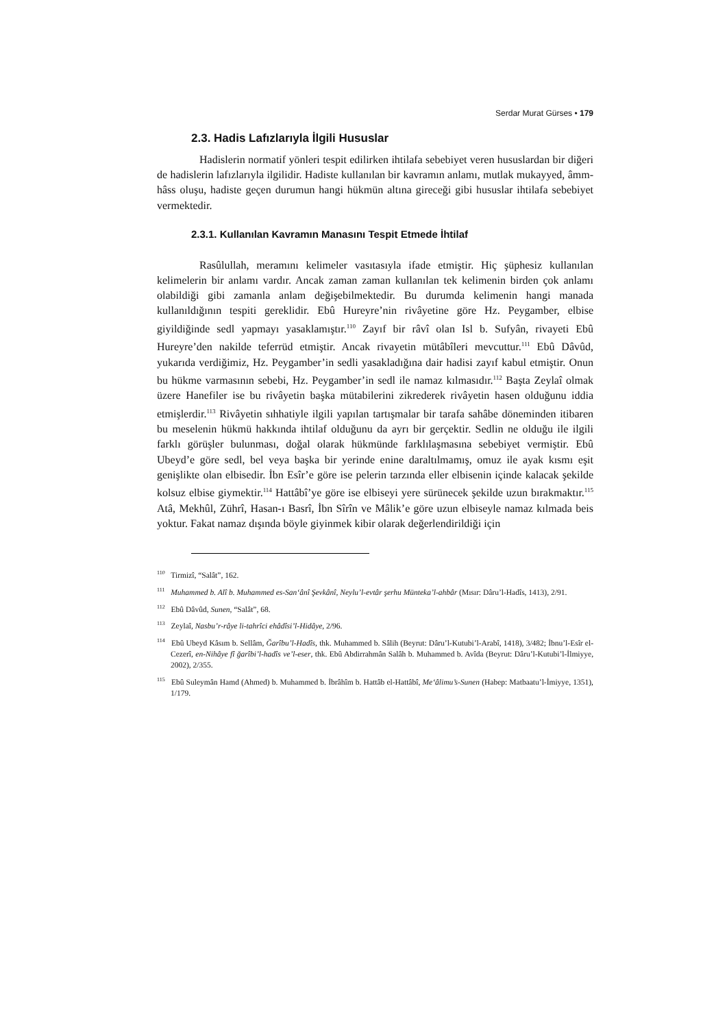Serdar Murat Gürses • 179
2.3. Hadis Lafızlarıyla İlgili Hususlar
Hadislerin normatif yönleri tespit edilirken ihtilafa sebebiyet veren hususlardan bir diğeri de hadislerin lafızlarıyla ilgilidir. Hadiste kullanılan bir kavramın anlamı, mutlak mukayyed, âmm-hâss oluşu, hadiste geçen durumun hangi hükmün altına gireceği gibi hususlar ihtilafa sebebiyet vermektedir.
2.3.1. Kullanılan Kavramın Manasını Tespit Etmede İhtilaf
Rasûlullah, meramını kelimeler vasıtasıyla ifade etmiştir. Hiç şüphesiz kullanılan kelimelerin bir anlamı vardır. Ancak zaman zaman kullanılan tek kelimenin birden çok anlamı olabildiği gibi zamanla anlam değişebilmektedir. Bu durumda kelimenin hangi manada kullanıldığının tespiti gereklidir. Ebû Hureyre’nin rivâyetine göre Hz. Peygamber, elbise giyildiğinde sedl yapmayı yasaklamıştır.<sup>110</sup> Zayıf bir râvî olan Isl b. Sufyân, rivayeti Ebû Hureyre’den nakilde teferrüd etmiştir. Ancak rivayetin mütâbîleri mevcuttur.<sup>111</sup> Ebû Dâvûd, yukarıda verdiğimiz, Hz. Peygamber’in sedli yasakladığına dair hadisi zayıf kabul etmiştir. Onun bu hükme varmasının sebebi, Hz. Peygamber’in sedl ile namaz kılmasıdır.<sup>112</sup> Başta Zeylaî olmak üzere Hanefiler ise bu rivâyetin başka mütabilerini zikrederek rivâyetin hasen olduğunu iddia etmişlerdir.<sup>113</sup> Rivâyetin sıhhatiyle ilgili yapılan tartışmalar bir tarafa sahâbe döneminden itibaren bu meselenin hükmü hakkında ihtilaf olduğunu da ayrı bir gerçektir. Sedlin ne olduğu ile ilgili farklı görüşler bulunması, doğal olarak hükmünde farklılaşmasına sebebiyet vermiştir. Ebû Ubeyd’e göre sedl, bel veya başka bir yerinde enine daraltılmamış, omuz ile ayak kısmı eşit genişlikte olan elbisedir. İbn Esîr’e göre ise pelerin tarzında eller elbisenin içinde kalacak şekilde kolsuz elbise giymektir.<sup>114</sup> Hattâbî’ye göre ise elbiseyi yere sürünecek şekilde uzun bırakmaktır.<sup>115</sup> Atâ, Mekhûl, Zührî, Hasan-ı Basrî, İbn Sîrîn ve Mâlik’e göre uzun elbiseyle namaz kılmada beis yoktur. Fakat namaz dışında böyle giyinmek kibir olarak değerlendirildiği için
<sup>110</sup> Tirmizî, “Salât”, 162.
<sup>111</sup> Muhammed b. Alî b. Muhammed es-San‘ânî Şevkânî, Neylu’l-evtâr şerhu Münteka’l-ahbâr (Mısır: Dâru’l-Hadîs, 1413), 2/91.
<sup>112</sup> Ebû Dâvûd, Sunen, “Salât”, 68.
<sup>113</sup> Zeylaî, Nasbu’r-râye li-tahrîci ehâdîsi’l-Hidâye, 2/96.
<sup>114</sup> Ebû Ubeyd Kâsım b. Sellâm, Ğarîbu’l-Hadîs, thk. Muhammed b. Sâlih (Beyrut: Dâru’l-Kutubi’l-Arabî, 1418), 3/482; İbnu’l-Esîr el-Cezerî, en-Nihâye fî ğarîbi’l-hadîs ve’l-eser, thk. Ebû Abdirrahmân Salâh b. Muhammed b. Avîda (Beyrut: Dâru’l-Kutubi’l-İlmiyye, 2002), 2/355.
<sup>115</sup> Ebû Suleymân Hamd (Ahmed) b. Muhammed b. İbrâhîm b. Hattâb el-Hattâbî, Me‘âlimu’s-Sunen (Habep: Matbaatu’l-İmiyye, 1351), 1/179.